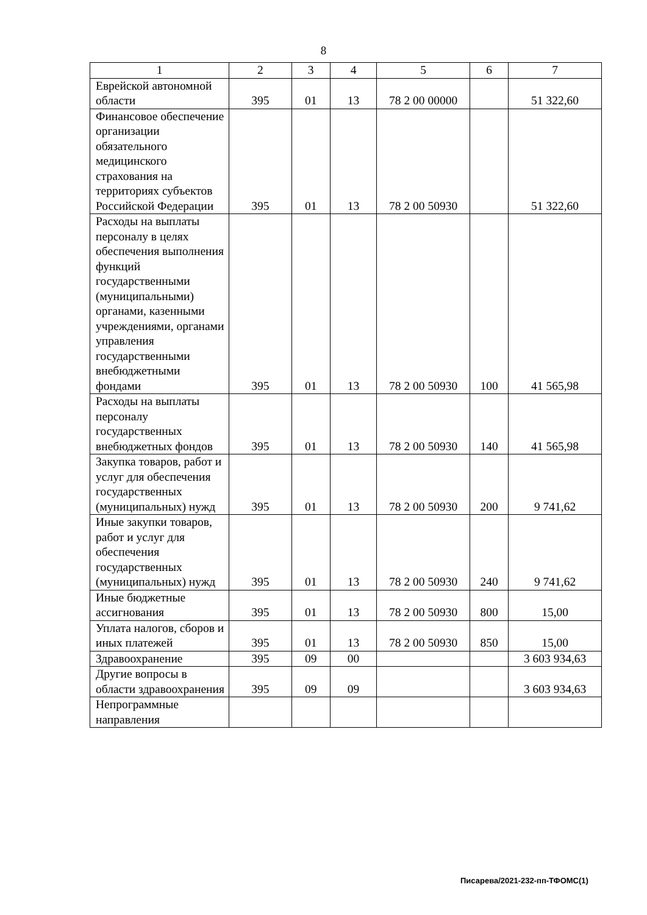8
| 1 | 2 | 3 | 4 | 5 | 6 | 7 |
| Еврейской автономной области | 395 | 01 | 13 | 78 2 00 00000 | | 51 322,60 |
| Финансовое обеспечение организации обязательного медицинского страхования на территориях субъектов Российской Федерации | 395 | 01 | 13 | 78 2 00 50930 | | 51 322,60 |
| Расходы на выплаты персоналу в целях обеспечения выполнения функций государственными (муниципальными) органами, казенными учреждениями, органами управления государственными внебюджетными фондами | 395 | 01 | 13 | 78 2 00 50930 | 100 | 41 565,98 |
| Расходы на выплаты персоналу государственных внебюджетных фондов | 395 | 01 | 13 | 78 2 00 50930 | 140 | 41 565,98 |
| Закупка товаров, работ и услуг для обеспечения государственных (муниципальных) нужд | 395 | 01 | 13 | 78 2 00 50930 | 200 | 9 741,62 |
| Иные закупки товаров, работ и услуг для обеспечения государственных (муниципальных) нужд | 395 | 01 | 13 | 78 2 00 50930 | 240 | 9 741,62 |
| Иные бюджетные ассигнования | 395 | 01 | 13 | 78 2 00 50930 | 800 | 15,00 |
| Уплата налогов, сборов и иных платежей | 395 | 01 | 13 | 78 2 00 50930 | 850 | 15,00 |
| Здравоохранение | 395 | 09 | 00 | | | 3 603 934,63 |
| Другие вопросы в области здравоохранения | 395 | 09 | 09 | | | 3 603 934,63 |
| Непрограммные направления | | | | | | |
Писарева/2021-232-пп-ТФОМС(1)